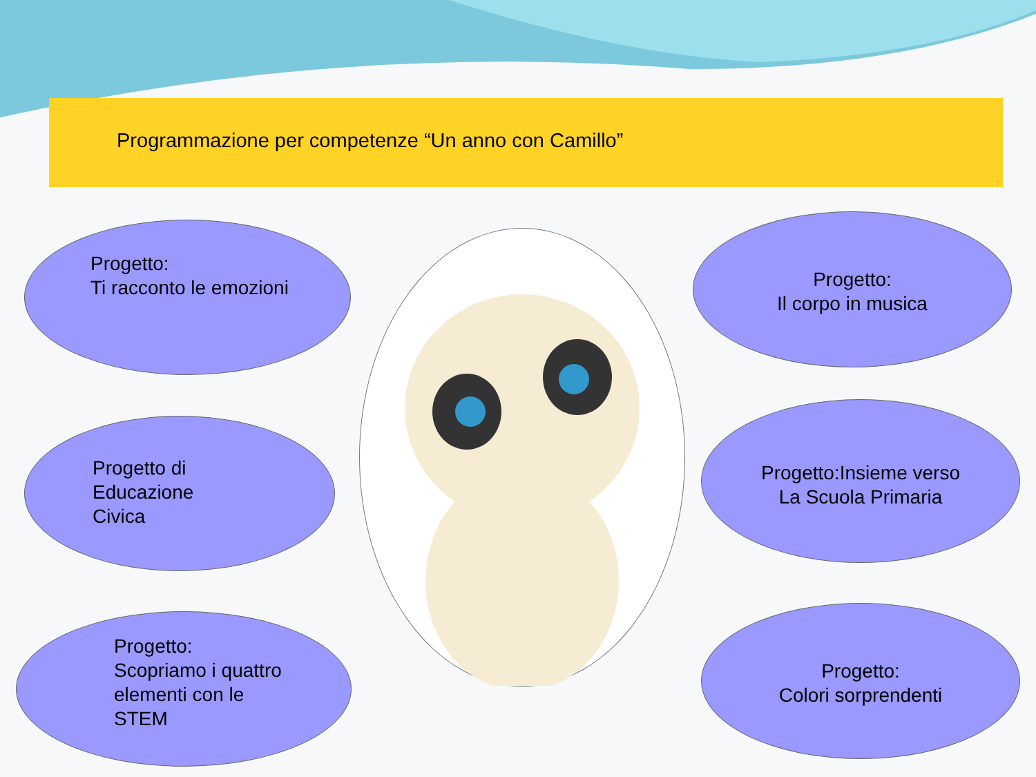Programmazione per competenze “Un anno con Camillo”
Progetto:
Ti racconto le emozioni
Progetto di
Educazione
Civica
Progetto:
Scopriamo i quattro
elementi con le
STEM
Progetto:
Il corpo in musica
Progetto:Insieme verso
La Scuola Primaria
Progetto:
Colori sorprendenti